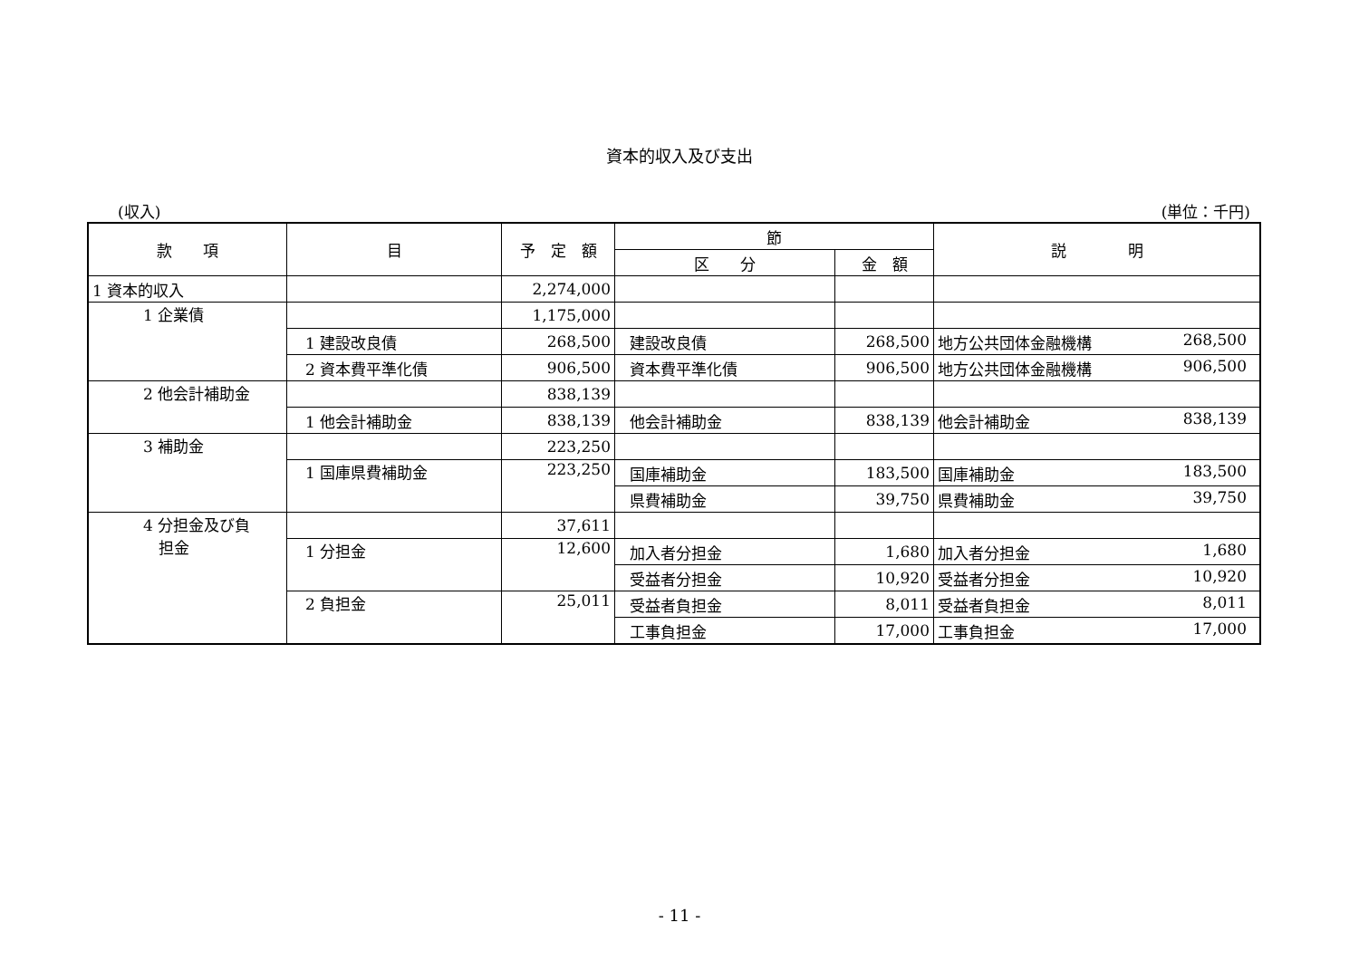資本的収入及び支出
(収入) (単位：千円)
| 款 項 | 目 | 予 定 額 | 節 | | 説 明 |
| --- | --- | --- | --- | --- | --- |
| | | | 区 分 | 金 額 | |
| 1 資本的収入 | | 2,274,000 | | | |
| 1 企業債 | | 1,175,000 | | | |
| | 1 建設改良債 | 268,500 | 建設改良債 | 268,500 | 地方公共団体金融機構 268,500 |
| | 2 資本費平準化債 | 906,500 | 資本費平準化債 | 906,500 | 地方公共団体金融機構 906,500 |
| 2 他会計補助金 | | 838,139 | | | |
| | 1 他会計補助金 | 838,139 | 他会計補助金 | 838,139 | 他会計補助金 838,139 |
| 3 補助金 | | 223,250 | | | |
| | 1 国庫県費補助金 | 223,250 | 国庫補助金 | 183,500 | 国庫補助金 183,500 |
| | | | 県費補助金 | 39,750 | 県費補助金 39,750 |
| 4 分担金及び負 担金 | | 37,611 | | | |
| | 1 分担金 | 12,600 | 加入者分担金 | 1,680 | 加入者分担金 1,680 |
| | | | 受益者分担金 | 10,920 | 受益者分担金 10,920 |
| | 2 負担金 | 25,011 | 受益者負担金 | 8,011 | 受益者負担金 8,011 |
| | | | 工事負担金 | 17,000 | 工事負担金 17,000 |
- 11 -